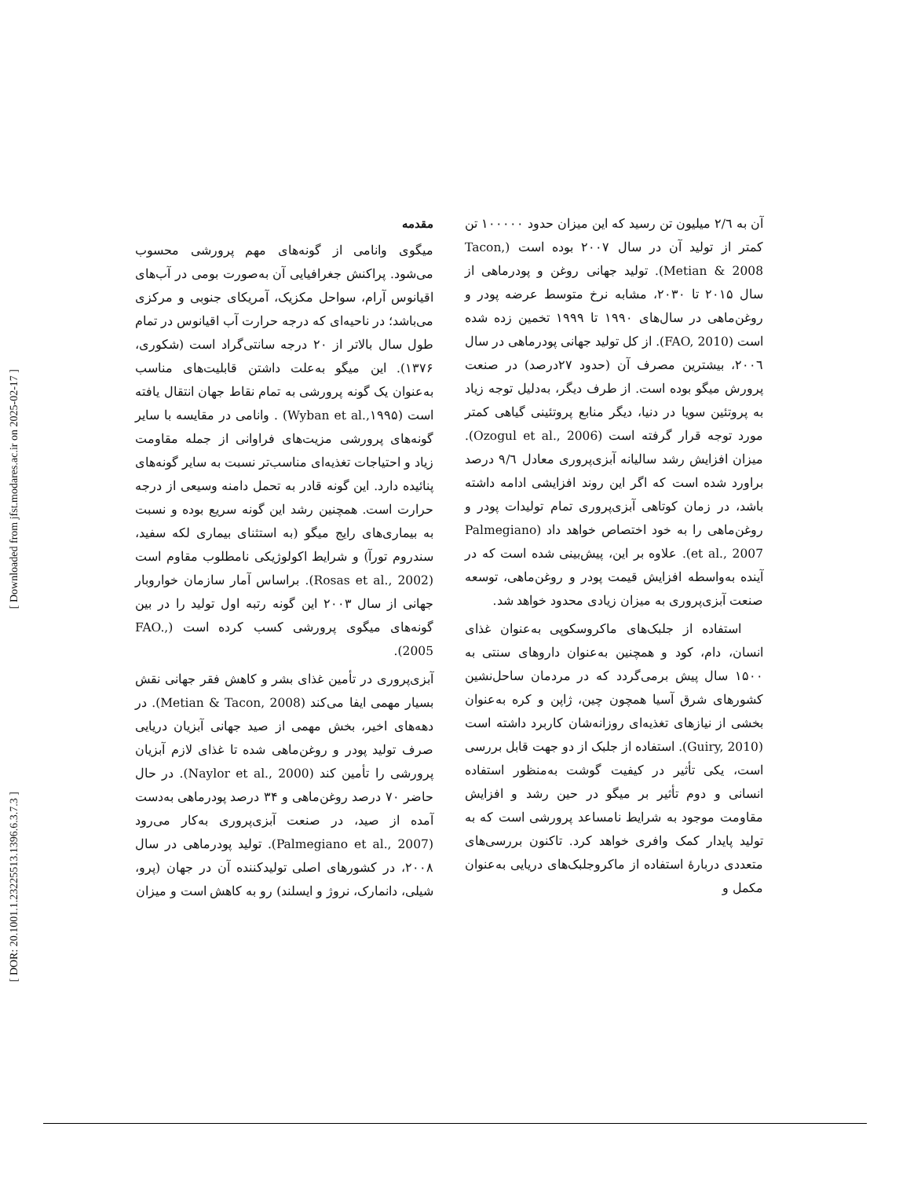[ Downloaded from jfst.modares.ac.ir on 2025-02-17 ]
[ DOR: 20.1001.1.23225513.1396.6.3.7.3 ]
مقدمه
میگوی وانامی از گونه‌های مهم پرورشی محسوب می‌شود. پراکنش جغرافیایی آن به‌صورت بومی در آب‌های اقیانوس آرام، سواحل مکزیک، آمریکای جنوبی و مرکزی می‌باشد؛ در ناحیه‌ای که درجه حرارت آب اقیانوس در تمام طول سال بالاتر از ۲۰ درجه سانتی‌گراد است (شکوری، ۱۳۷۶). این میگو به‌علت داشتن قابلیت‌های مناسب به‌عنوان یک گونه پرورشی به تمام نقاط جهان انتقال یافته است (Wyban et al.,۱۹۹۵) . وانامی در مقایسه با سایر گونه‌های پرورشی مزیت‌های فراوانی از جمله مقاومت زیاد و احتیاجات تغذیه‌ای مناسب‌تر نسبت به سایر گونه‌های پنائیده دارد. این گونه قادر به تحمل دامنه وسیعی از درجه حرارت است. همچنین رشد این گونه سریع بوده و نسبت به بیماری‌های رایج میگو (به استثنای بیماری لکه سفید، سندروم تورآ) و شرایط اکولوژیکی نامطلوب مقاوم است (Rosas et al., 2002). براساس آمار سازمان خواروبار جهانی از سال ۲۰۰۳ این گونه رتبه اول تولید را در بین گونه‌های میگوی پرورشی کسب کرده است (FAO., 2005).
آبزی‌پروری در تأمین غذای بشر و کاهش فقر جهانی نقش بسیار مهمی ایفا می‌کند (Metian & Tacon, 2008). در دهه‌های اخیر، بخش مهمی از صید جهانی آبزیان دریایی صرف تولید پودر و روغن‌ماهی شده تا غذای لازم آبزیان پرورشی را تأمین کند (Naylor et al., 2000). در حال حاضر ۷۰ درصد روغن‌ماهی و ۳۴ درصد پودرماهی به‌دست آمده از صید، در صنعت آبزی‌پروری به‌کار می‌رود (Palmegiano et al., 2007). تولید پودرماهی در سال ۲۰۰۸، در کشورهای اصلی تولیدکننده آن در جهان (پرو، شیلی، دانمارک، نروژ و ایسلند) رو به کاهش است و میزان
آن به ۲/٦ میلیون تن رسید که این میزان حدود ۱۰۰۰۰۰ تن کمتر از تولید آن در سال ۲۰۰۷ بوده است (Tacon, Metian & 2008). تولید جهانی روغن و پودرماهی از سال ۲۰۱۵ تا ۲۰۳۰، مشابه نرخ متوسط عرضه پودر و روغن‌ماهی در سال‌های ۱۹۹۰ تا ۱۹۹۹ تخمین زده شده است (FAO, 2010). از کل تولید جهانی پودرماهی در سال ۲۰۰٦، بیشترین مصرف آن (حدود ۲۷درصد) در صنعت پرورش میگو بوده است. از طرف دیگر، به‌دلیل توجه زیاد به پروتئین سویا در دنیا، دیگر منابع پروتئینی گیاهی کمتر مورد توجه قرار گرفته است (Ozogul et al., 2006). میزان افزایش رشد سالیانه آبزی‌پروری معادل ۹/٦ درصد براورد شده است که اگر این روند افزایشی ادامه داشته باشد، در زمان کوتاهی آبزی‌پروری تمام تولیدات پودر و روغن‌ماهی را به خود اختصاص خواهد داد (Palmegiano et al., 2007). علاوه بر این، پیش‌بینی شده است که در آینده به‌واسطه افزایش قیمت پودر و روغن‌ماهی، توسعه صنعت آبزی‌پروری به میزان زیادی محدود خواهد شد.
استفاده از جلبک‌های ماکروسکوپی به‌عنوان غذای انسان، دام، کود و همچنین به‌عنوان داروهای سنتی به ۱۵۰۰ سال پیش برمی‌گردد که در مردمان ساحل‌نشین کشورهای شرق آسیا همچون چین، ژاپن و کره به‌عنوان بخشی از نیازهای تغذیه‌ای روزانه‌شان کاربرد داشته است (Guiry, 2010). استفاده از جلبک از دو جهت قابل بررسی است، یکی تأثیر در کیفیت گوشت به‌منظور استفاده انسانی و دوم تأثیر بر میگو در حین رشد و افزایش مقاومت موجود به شرایط نامساعد پرورشی است که به تولید پایدار کمک وافری خواهد کرد. تاکنون بررسی‌های متعددی دربارهٔ استفاده از ماکروجلبک‌های دریایی به‌عنوان مکمل و